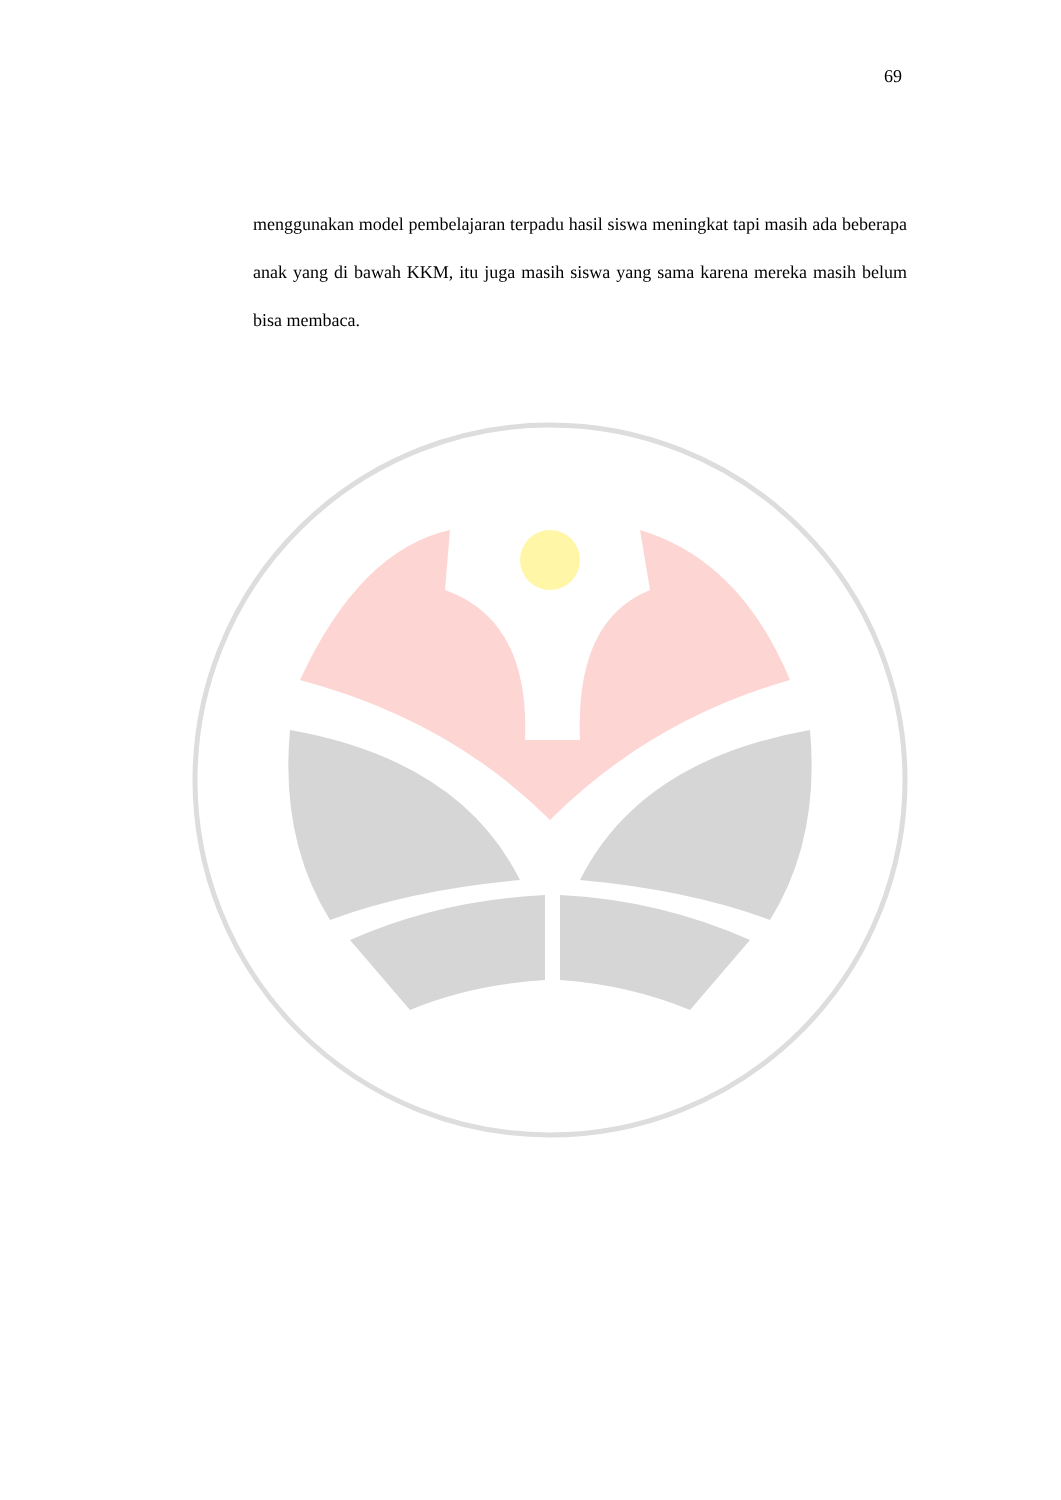69
menggunakan model pembelajaran terpadu hasil siswa meningkat tapi masih ada beberapa anak yang di bawah KKM, itu juga masih siswa yang sama karena mereka masih belum bisa membaca.